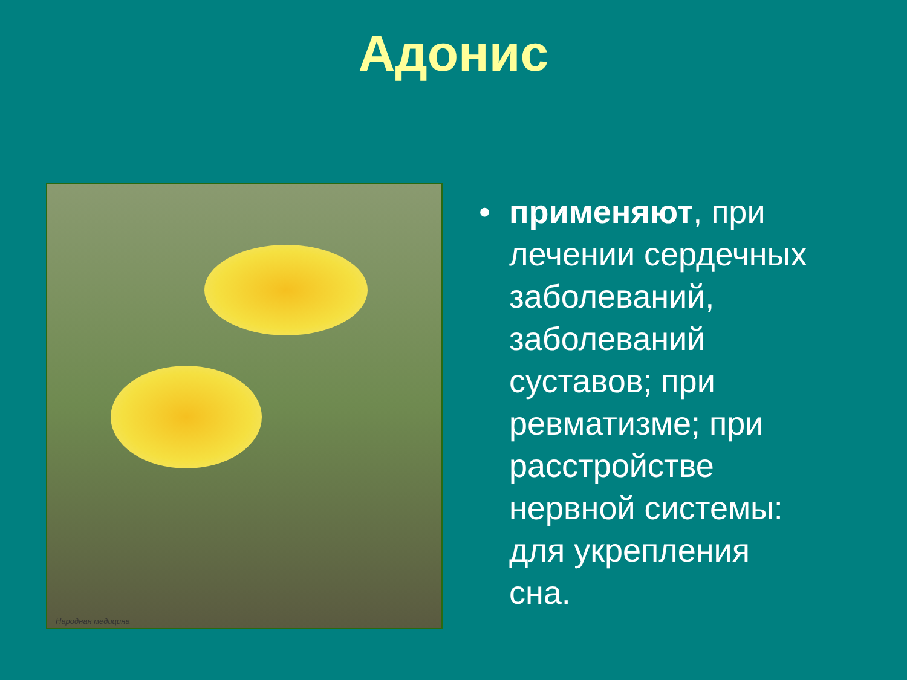Адонис
Народная медицина
• применяют, при лечении сердечных заболеваний, заболеваний суставов; при ревматизме; при расстройстве нервной системы: для укрепления сна.